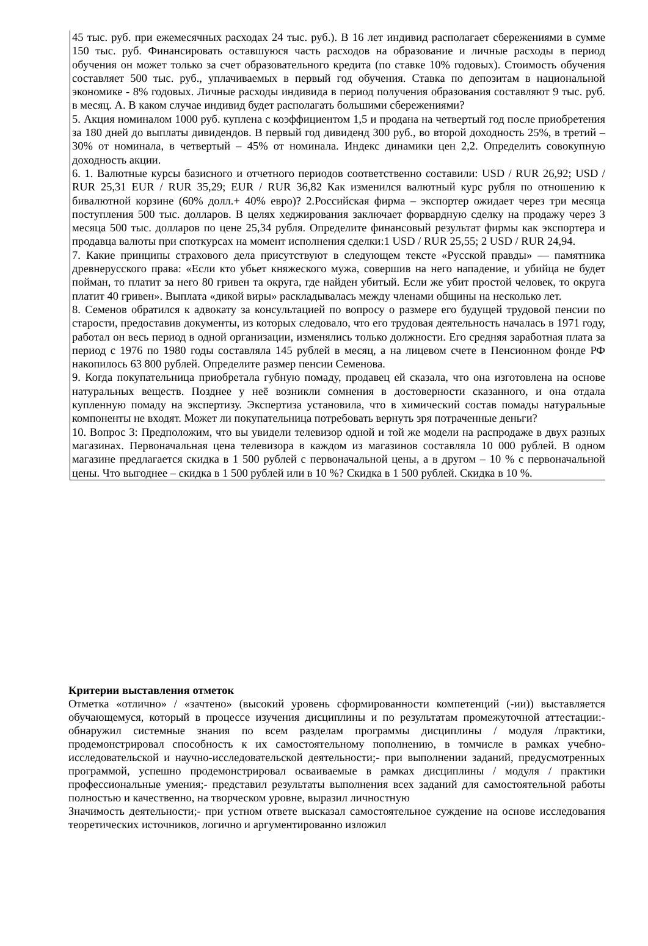45 тыс. руб. при ежемесячных расходах 24 тыс. руб.). В 16 лет индивид располагает сбережениями в сумме 150 тыс. руб. Финансировать оставшуюся часть расходов на образование и личные расходы в период обучения он может только за счет образовательного кредита (по ставке 10% годовых). Стоимость обучения составляет 500 тыс. руб., уплачиваемых в первый год обучения. Ставка по депозитам в национальной экономике - 8% годовых. Личные расходы индивида в период получения образования составляют 9 тыс. руб. в месяц. А. В каком случае индивид будет располагать большими сбережениями?
5. Акция номиналом 1000 руб. куплена с коэффициентом 1,5 и продана на четвертый год после приобретения за 180 дней до выплаты дивидендов. В первый год дивиденд 300 руб., во второй доходность 25%, в третий – 30% от номинала, в четвертый – 45% от номинала. Индекс динамики цен 2,2. Определить совокупную доходность акции.
6. 1. Валютные курсы базисного и отчетного периодов соответственно составили: USD / RUR 26,92; USD / RUR 25,31 EUR / RUR 35,29; EUR / RUR 36,82 Как изменился валютный курс рубля по отношению к бивалютной корзине (60% долл.+ 40% евро)? 2.Российская фирма – экспортер ожидает через три месяца поступления 500 тыс. долларов. В целях хеджирования заключает форвардную сделку на продажу через 3 месяца 500 тыс. долларов по цене 25,34 рубля. Определите финансовый результат фирмы как экспортера и продавца валюты при споткурсах на момент исполнения сделки:1 USD / RUR 25,55; 2 USD / RUR 24,94.
7. Какие принципы страхового дела присутствуют в следующем тексте «Русской правды» — памятника древнерусского права: «Если кто убьет княжеского мужа, совершив на него нападение, и убийца не будет пойман, то платит за него 80 гривен та округа, где найден убитый. Если же убит простой человек, то округа платит 40 гривен». Выплата «дикой виры» раскладывалась между членами общины на несколько лет.
8. Семенов обратился к адвокату за консультацией по вопросу о размере его будущей трудовой пенсии по старости, предоставив документы, из которых следовало, что его трудовая деятельность началась в 1971 году, работал он весь период в одной организации, изменялись только должности. Его средняя заработная плата за период с 1976 по 1980 годы составляла 145 рублей в месяц, а на лицевом счете в Пенсионном фонде РФ накопилось 63 800 рублей. Определите размер пенсии Семенова.
9. Когда покупательница приобретала губную помаду, продавец ей сказала, что она изготовлена на основе натуральных веществ. Позднее у неё возникли сомнения в достоверности сказанного, и она отдала купленную помаду на экспертизу. Экспертиза установила, что в химический состав помады натуральные компоненты не входят. Может ли покупательница потребовать вернуть зря потраченные деньги?
10. Вопрос 3: Предположим, что вы увидели телевизор одной и той же модели на распродаже в двух разных магазинах. Первоначальная цена телевизора в каждом из магазинов составляла 10 000 рублей. В одном магазине предлагается скидка в 1 500 рублей с первоначальной цены, а в другом – 10 % с первоначальной цены. Что выгоднее – скидка в 1 500 рублей или в 10 %? Скидка в 1 500 рублей. Скидка в 10 %.
Критерии выставления отметок
Отметка «отлично» / «зачтено» (высокий уровень сформированности компетенций (-ии)) выставляется обучающемуся, который в процессе изучения дисциплины и по результатам промежуточной аттестации:- обнаружил системные знания по всем разделам программы дисциплины / модуля /практики, продемонстрировал способность к их самостоятельному пополнению, в томчисле в рамках учебно-исследовательской и научно-исследовательской деятельности;- при выполнении заданий, предусмотренных программой, успешно продемонстрировал осваиваемые в рамках дисциплины / модуля / практики профессиональные умения;- представил результаты выполнения всех заданий для самостоятельной работы полностью и качественно, на творческом уровне, выразил личностную
Значимость деятельности;- при устном ответе высказал самостоятельное суждение на основе исследования теоретических источников, логично и аргументированно изложил